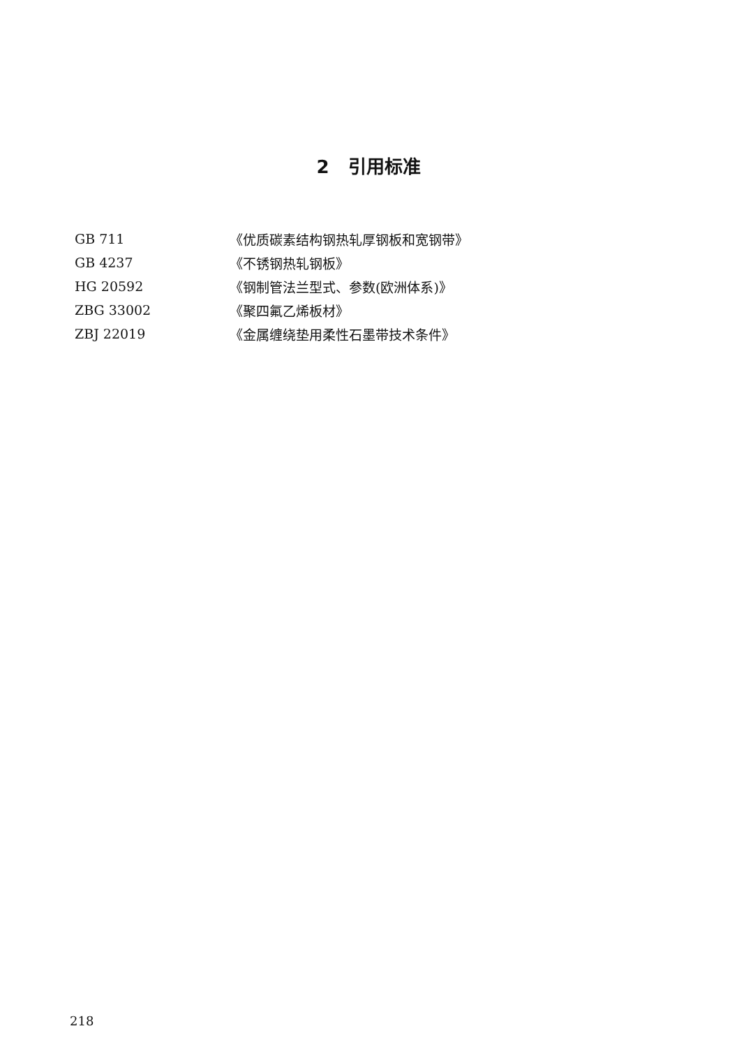2 引用标准
| GB 711 | 《优质碳素结构钢热轧厚钢板和宽钢带》 |
| GB 4237 | 《不锈钢热轧钢板》 |
| HG 20592 | 《钢制管法兰型式、参数(欧洲体系)》 |
| ZBG 33002 | 《聚四氟乙烯板材》 |
| ZBJ 22019 | 《金属缠绕垫用柔性石墨带技术条件》 |
218